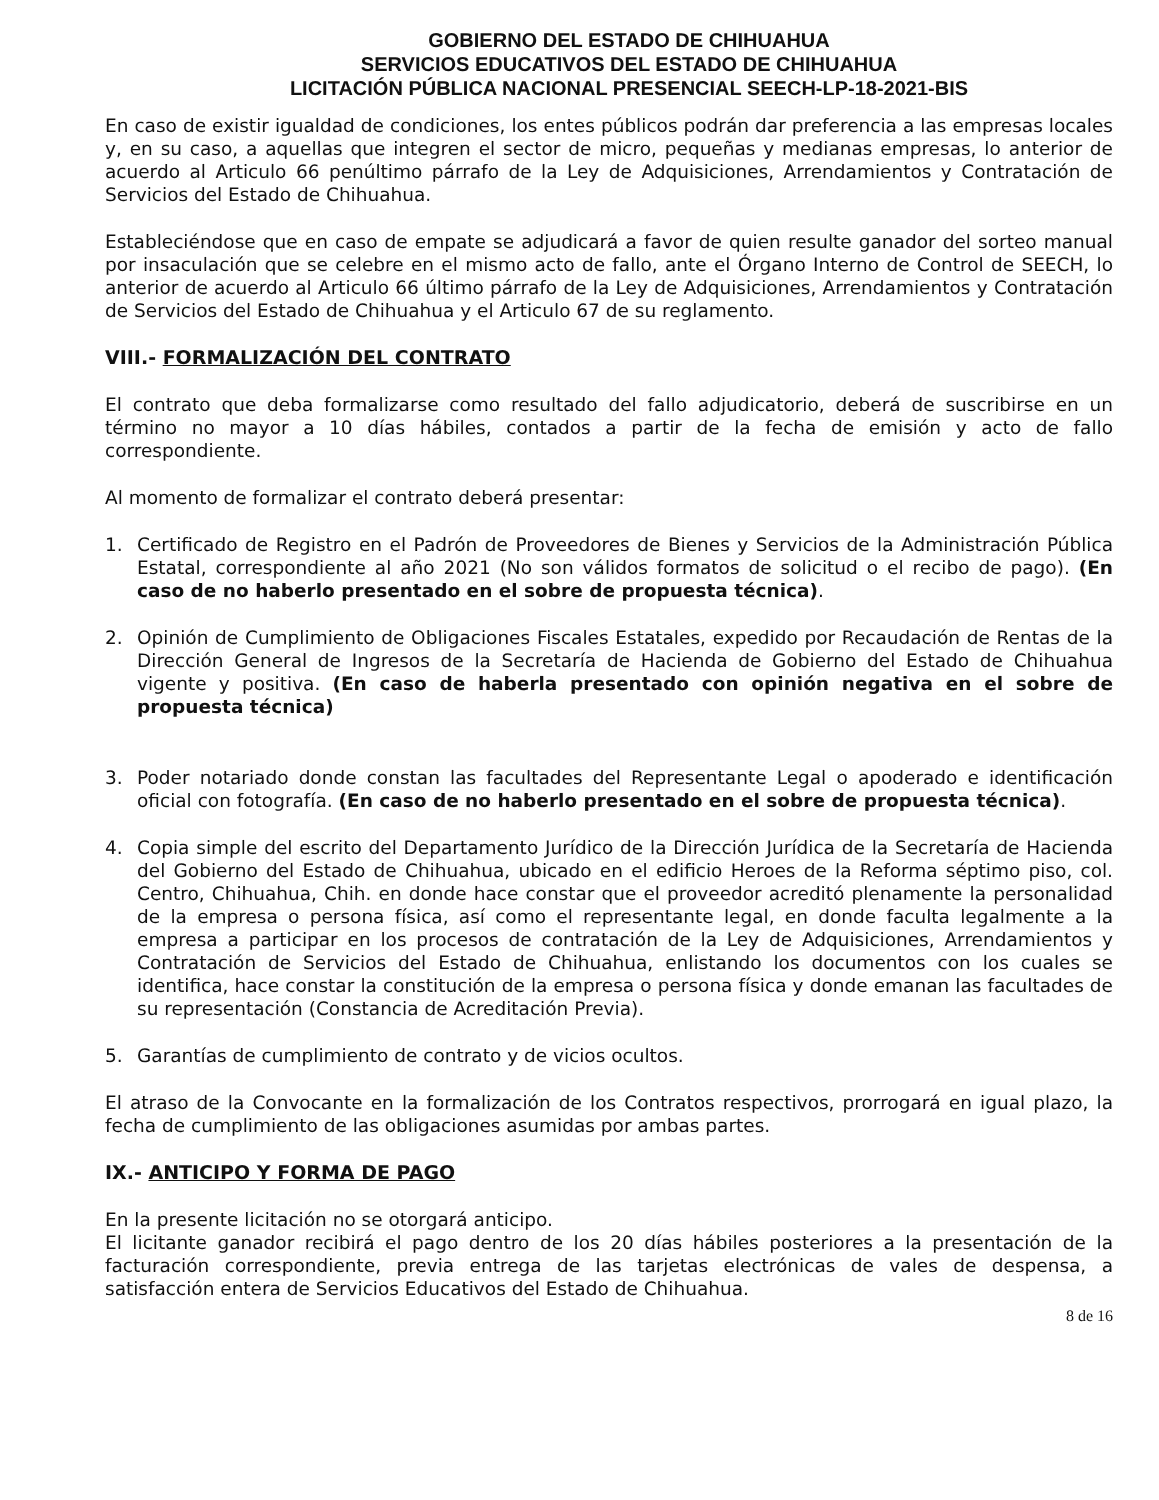GOBIERNO DEL ESTADO DE CHIHUAHUA
SERVICIOS EDUCATIVOS DEL ESTADO DE CHIHUAHUA
LICITACIÓN PÚBLICA NACIONAL PRESENCIAL SEECH-LP-18-2021-BIS
En caso de existir igualdad de condiciones, los entes públicos podrán dar preferencia a las empresas locales y, en su caso, a aquellas que integren el sector de micro, pequeñas y medianas empresas, lo anterior de acuerdo al Articulo 66 penúltimo párrafo de la Ley de Adquisiciones, Arrendamientos y Contratación de Servicios del Estado de Chihuahua.
Estableciéndose que en caso de empate se adjudicará a favor de quien resulte ganador del sorteo manual por insaculación que se celebre en el mismo acto de fallo, ante el Órgano Interno de Control de SEECH, lo anterior de acuerdo al Articulo 66 último párrafo de la Ley de Adquisiciones, Arrendamientos y Contratación de Servicios del Estado de Chihuahua y el Articulo 67 de su reglamento.
VIII.- FORMALIZACIÓN DEL CONTRATO
El contrato que deba formalizarse como resultado del fallo adjudicatorio, deberá de suscribirse en un término no mayor a 10 días hábiles, contados a partir de la fecha de emisión y acto de fallo correspondiente.
Al momento de formalizar el contrato deberá presentar:
1. Certificado de Registro en el Padrón de Proveedores de Bienes y Servicios de la Administración Pública Estatal, correspondiente al año 2021 (No son válidos formatos de solicitud o el recibo de pago). (En caso de no haberlo presentado en el sobre de propuesta técnica).
2. Opinión de Cumplimiento de Obligaciones Fiscales Estatales, expedido por Recaudación de Rentas de la Dirección General de Ingresos de la Secretaría de Hacienda de Gobierno del Estado de Chihuahua vigente y positiva. (En caso de haberla presentado con opinión negativa en el sobre de propuesta técnica)
3. Poder notariado donde constan las facultades del Representante Legal o apoderado e identificación oficial con fotografía. (En caso de no haberlo presentado en el sobre de propuesta técnica).
4. Copia simple del escrito del Departamento Jurídico de la Dirección Jurídica de la Secretaría de Hacienda del Gobierno del Estado de Chihuahua, ubicado en el edificio Heroes de la Reforma séptimo piso, col. Centro, Chihuahua, Chih. en donde hace constar que el proveedor acreditó plenamente la personalidad de la empresa o persona física, así como el representante legal, en donde faculta legalmente a la empresa a participar en los procesos de contratación de la Ley de Adquisiciones, Arrendamientos y Contratación de Servicios del Estado de Chihuahua, enlistando los documentos con los cuales se identifica, hace constar la constitución de la empresa o persona física y donde emanan las facultades de su representación (Constancia de Acreditación Previa).
5. Garantías de cumplimiento de contrato y de vicios ocultos.
El atraso de la Convocante en la formalización de los Contratos respectivos, prorrogará en igual plazo, la fecha de cumplimiento de las obligaciones asumidas por ambas partes.
IX.- ANTICIPO Y FORMA DE PAGO
En la presente licitación no se otorgará anticipo.
El licitante ganador recibirá el pago dentro de los 20 días hábiles posteriores a la presentación de la facturación correspondiente, previa entrega de las tarjetas electrónicas de vales de despensa, a satisfacción entera de Servicios Educativos del Estado de Chihuahua.
8 de 16